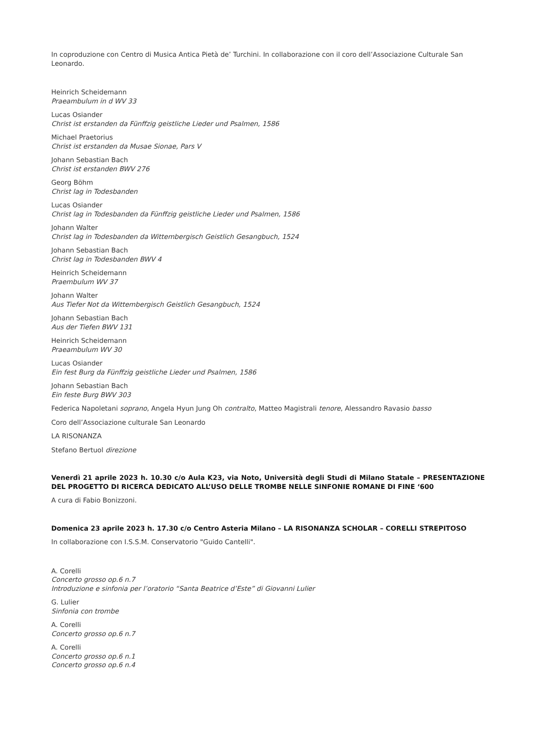In coproduzione con Centro di Musica Antica Pietà de’ Turchini. In collaborazione con il coro dell’Associazione Culturale San Leonardo.
Heinrich Scheidemann
Praeambulum in d WV 33
Lucas Osiander
Christ ist erstanden da Fünffzig geistliche Lieder und Psalmen, 1586
Michael Praetorius
Christ ist erstanden da Musae Sionae, Pars V
Johann Sebastian Bach
Christ ist erstanden BWV 276
Georg Böhm
Christ lag in Todesbanden
Lucas Osiander
Christ lag in Todesbanden da Fünffzig geistliche Lieder und Psalmen, 1586
Johann Walter
Christ lag in Todesbanden da Wittembergisch Geistlich Gesangbuch, 1524
Johann Sebastian Bach
Christ lag in Todesbanden BWV 4
Heinrich Scheidemann
Praembulum WV 37
Johann Walter
Aus Tiefer Not da Wittembergisch Geistlich Gesangbuch, 1524
Johann Sebastian Bach
Aus der Tiefen BWV 131
Heinrich Scheidemann
Praeambulum WV 30
Lucas Osiander
Ein fest Burg da Fünffzig geistliche Lieder und Psalmen, 1586
Johann Sebastian Bach
Ein feste Burg BWV 303
Federica Napoletani soprano, Angela Hyun Jung Oh contralto, Matteo Magistrali tenore, Alessandro Ravasio basso
Coro dell’Associazione culturale San Leonardo
LA RISONANZA
Stefano Bertuol direzione
Venerdì 21 aprile 2023 h. 10.30 c/o Aula K23, via Noto, Università degli Studi di Milano Statale – PRESENTAZIONE DEL PROGETTO DI RICERCA DEDICATO ALL’USO DELLE TROMBE NELLE SINFONIE ROMANE DI FINE ‘600
A cura di Fabio Bonizzoni.
Domenica 23 aprile 2023 h. 17.30 c/o Centro Asteria Milano – LA RISONANZA SCHOLAR – CORELLI STREPITOSO
In collaborazione con I.S.S.M. Conservatorio "Guido Cantelli".
A. Corelli
Concerto grosso op.6 n.7
Introduzione e sinfonia per l’oratorio “Santa Beatrice d’Este” di Giovanni Lulier
G. Lulier
Sinfonia con trombe
A. Corelli
Concerto grosso op.6 n.7
A. Corelli
Concerto grosso op.6 n.1
Concerto grosso op.6 n.4